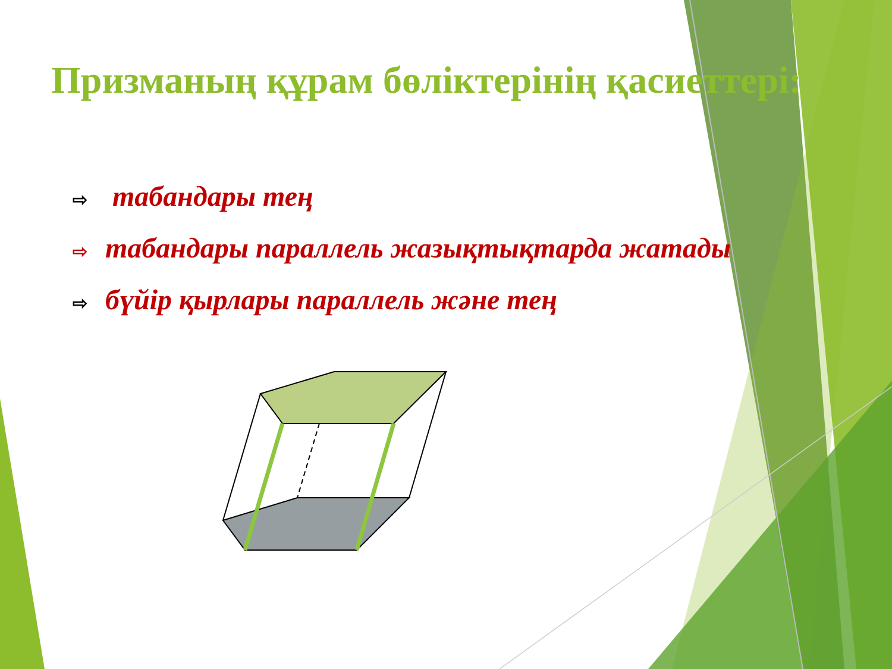Призманың құрам бөліктерінің қасиеттері:
⇨ табандары тең
⇨ табандары параллель жазықтықтарда жатады
⇨ бүйір қырлары параллель және тең